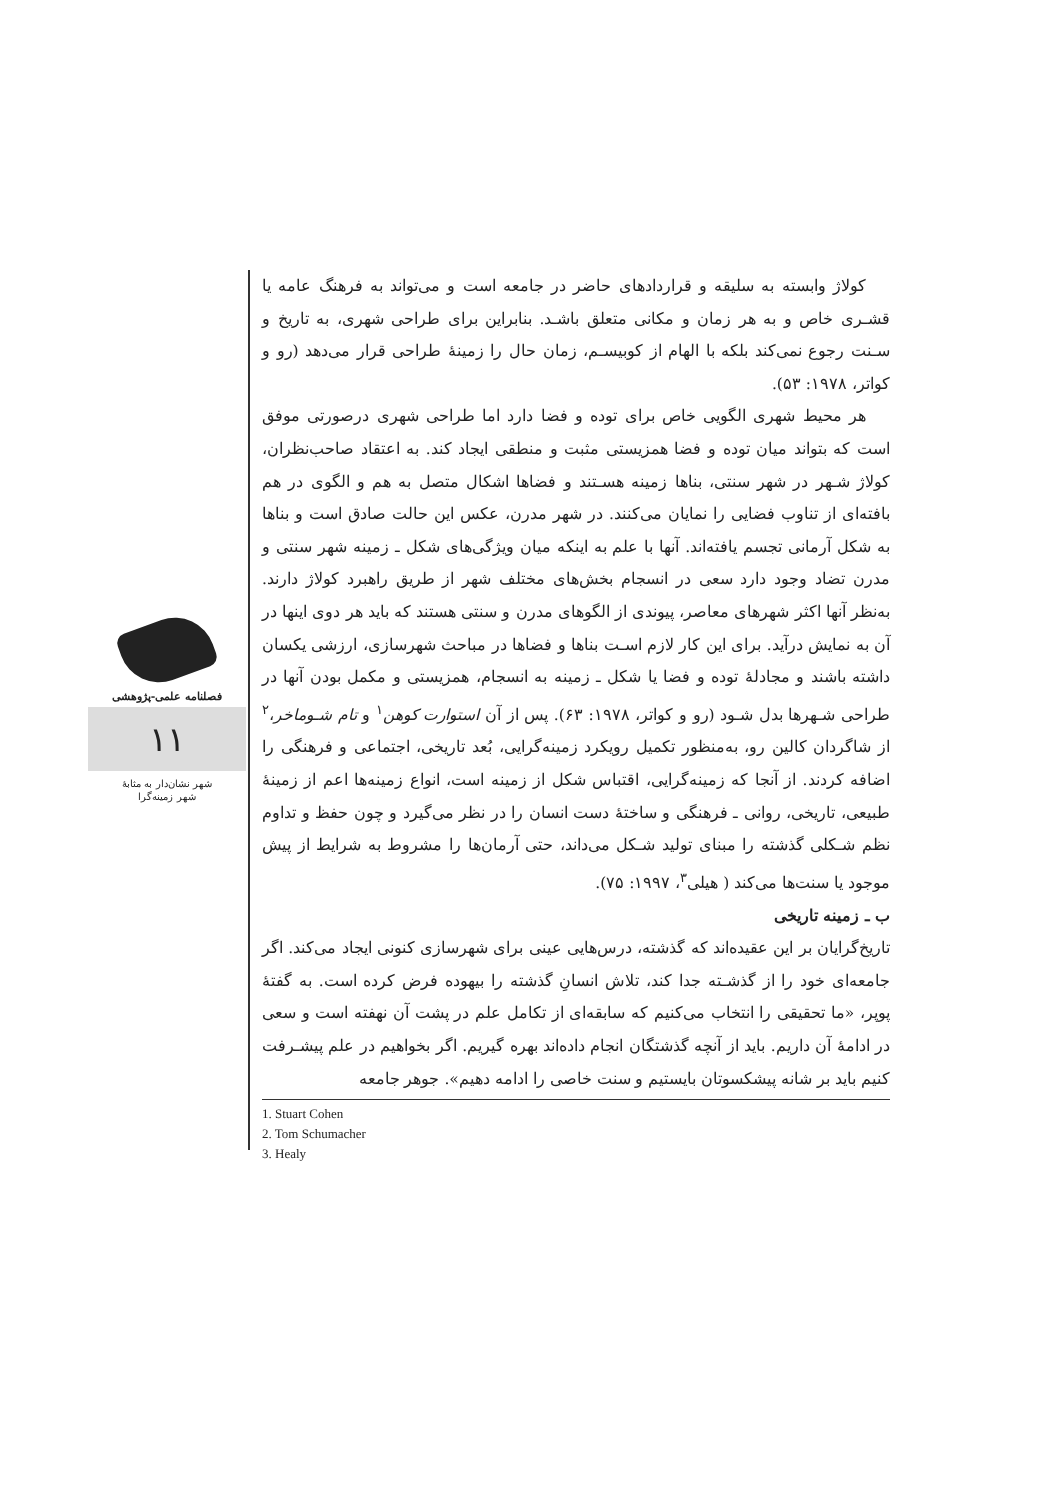فصلنامه علمی-پژوهشی
۱۱
شهر نشان‌دار به مثابهٔ
شهر زمینه‌گرا
کولاژ وابسته به سلیقه و قراردادهای حاضر در جامعه است و می‌تواند به فرهنگ عامه یا قشـری خاص و به هر زمان و مکانی متعلق باشـد. بنابراین برای طراحی شهری، به تاریخ و سـنت رجوع نمی‌کند بلکه با الهام از کوبیسـم، زمان حال را زمینهٔ طراحی قرار می‌دهد (رو و کواتر، ۱۹۷۸: ۵۳).
هر محیط شهری الگویی خاص برای توده و فضا دارد اما طراحی شهری درصورتی موفق است که بتواند میان توده و فضا همزیستی مثبت و منطقی ایجاد کند. به اعتقاد صاحب‌نظران، کولاژ شـهر در شهر سنتی، بناها زمینه هسـتند و فضاها اشکال متصل به هم و الگوی در هم بافته‌ای از تناوب فضایی را نمایان می‌کنند. در شهر مدرن، عکس این حالت صادق است و بناها به شکل آرمانی تجسم یافته‌اند. آنها با علم به اینکه میان ویژگی‌های شکل ـ زمینه شهر سنتی و مدرن تضاد وجود دارد سعی در انسجام بخش‌های مختلف شهر از طریق راهبرد کولاژ دارند. به‌نظر آنها اکثر شهرهای معاصر، پیوندی از الگوهای مدرن و سنتی هستند که باید هر دوی اینها در آن به نمایش درآید. برای این کار لازم اسـت بناها و فضاها در مباحث شهرسازی، ارزشی یکسان داشته باشند و مجادلهٔ توده و فضا یا شکل ـ زمینه به انسجام، همزیستی و مکمل بودن آنها در طراحی شـهرها بدل شـود (رو و کواتر، ۱۹۷۸: ۶۳). پس از آن استوارت کوهن<sup>۱</sup> و تام شـوماخر،<sup>۲</sup> از شاگردان کالین رو، به‌منظور تکمیل رویکرد زمینه‌گرایی، بُعد تاریخی، اجتماعی و فرهنگی را اضافه کردند. از آنجا که زمینه‌گرایی، اقتباس شکل از زمینه است، انواع زمینه‌ها اعم از زمینهٔ طبیعی، تاریخی، روانی ـ فرهنگی و ساختهٔ دست انسان را در نظر می‌گیرد و چون حفظ و تداوم نظم شـکلی گذشته را مبنای تولید شـکل می‌داند، حتی آرمان‌ها را مشروط به شرایط از پیش موجود یا سنت‌ها می‌کند ( هیلی<sup>۳</sup>، ۱۹۹۷: ۷۵).
ب ـ زمینه تاریخی
تاریخ‌گرایان بر این عقیده‌اند که گذشته، درس‌هایی عینی برای شهرسازی کنونی ایجاد می‌کند. اگر جامعه‌ای خود را از گذشـته جدا کند، تلاش انسانِ گذشته را بیهوده فرض کرده است. به گفتهٔ پوپر، «ما تحقیقی را انتخاب می‌کنیم که سابقه‌ای از تکامل علم در پشت آن نهفته است و سعی در ادامهٔ آن داریم. باید از آنچه گذشتگان انجام داده‌اند بهره گیریم. اگر بخواهیم در علم پیشـرفت کنیم باید بر شانه پیشکسوتان بایستیم و سنت خاصی را ادامه دهیم». جوهر جامعه
1. Stuart Cohen
2. Tom Schumacher
3. Healy